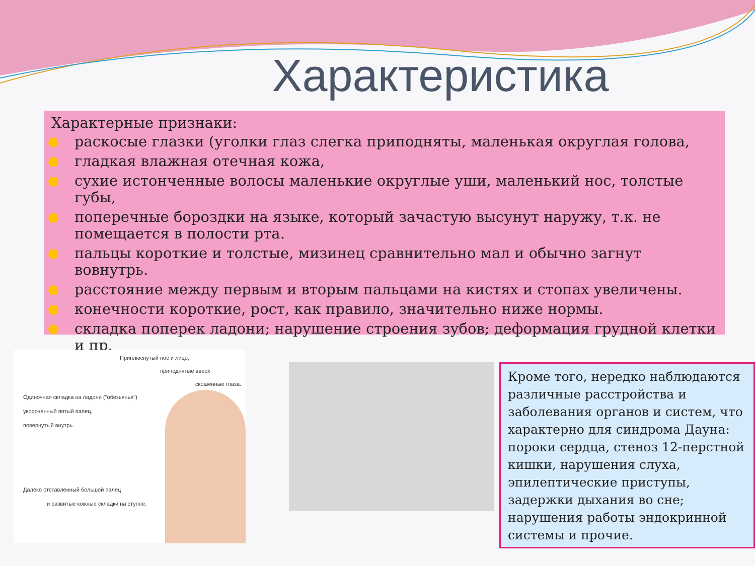Характеристика
Характерные признаки:
раскосые глазки (уголки глаз слегка приподняты, маленькая округлая голова,
гладкая влажная отечная кожа,
сухие истонченные волосы маленькие округлые уши, маленький нос, толстые губы,
поперечные бороздки на языке, который зачастую высунут наружу, т.к. не помещается в полости рта.
пальцы короткие и толстые, мизинец сравнительно мал и обычно загнут вовнутрь.
расстояние между первым и вторым пальцами на кистях и стопах увеличены.
конечности короткие, рост, как правило, значительно ниже нормы.
складка поперек ладони; нарушение строения зубов; деформация грудной клетки и пр.
Приплюснутый нос и лицо,
приподнятые вверх
скошенные глаза.
Одиночная складка на ладони ("обезьянья")
укороченный пятый палец,
повернутый внутрь.
Далеко отставленный большой палец
и развитые кожные складки на ступне.
Кроме того, нередко наблюдаются различные расстройства и заболевания органов и систем, что характерно для синдрома Дауна: пороки сердца, стеноз 12-перстной кишки, нарушения слуха, эпилептические приступы, задержки дыхания во сне; нарушения работы эндокринной системы и прочие.